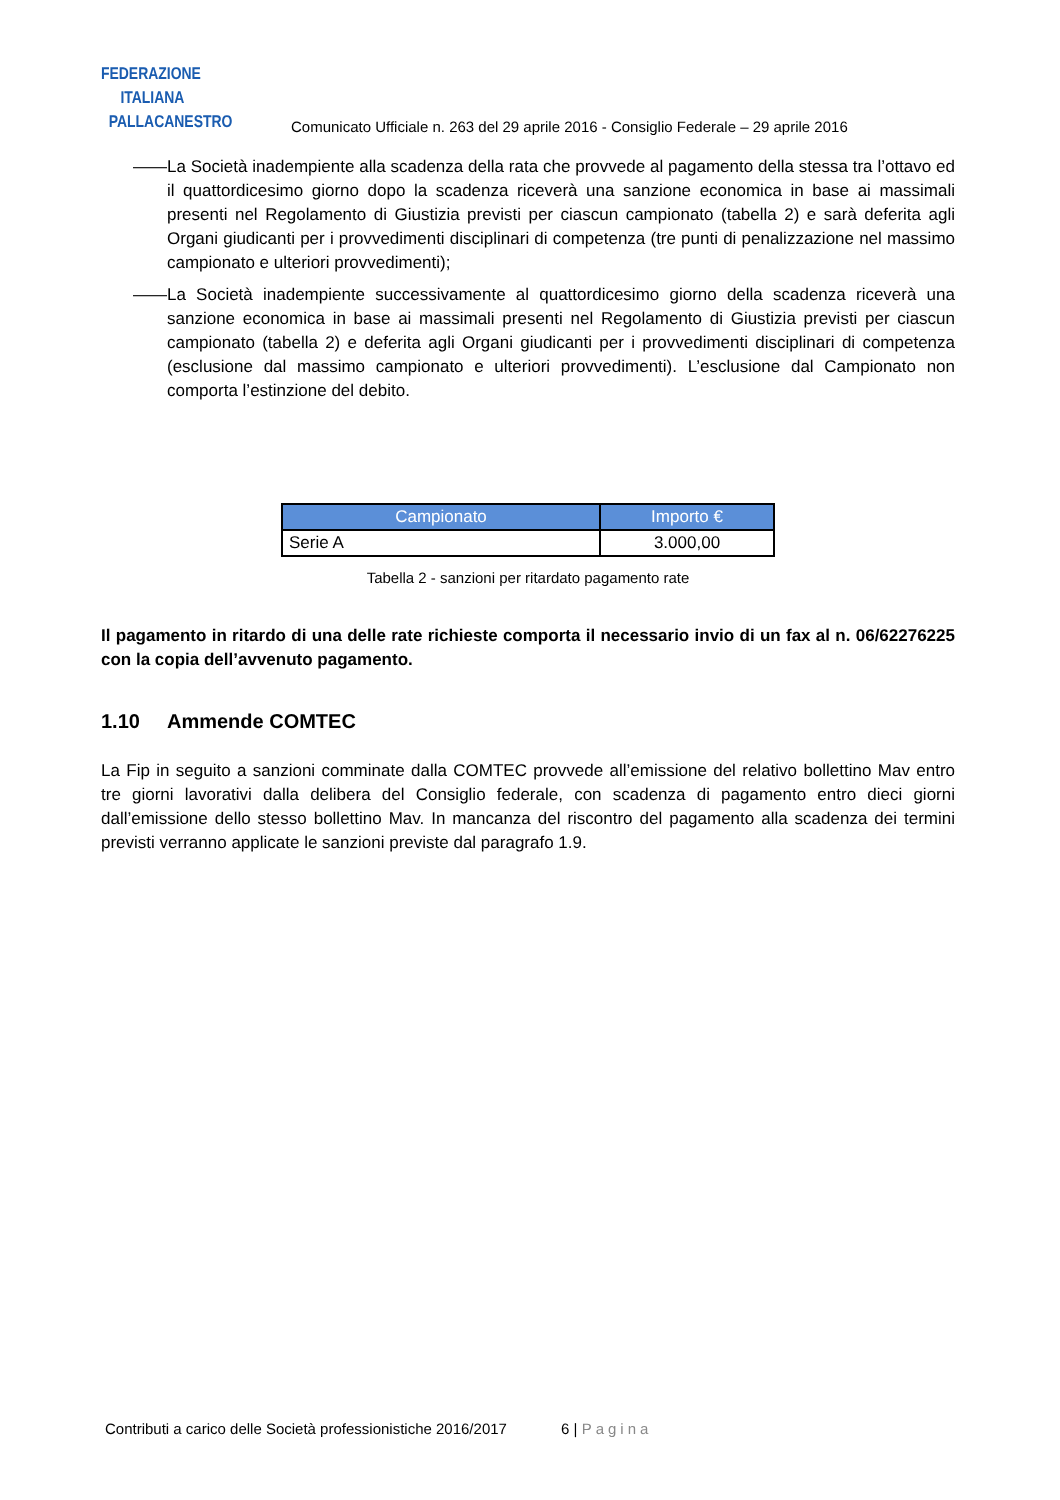FEDERAZIONE
ITALIANA
PALLACANESTRO
Comunicato Ufficiale n. 263 del 29 aprile 2016 - Consiglio Federale – 29 aprile 2016
—— La Società inadempiente alla scadenza della rata che provvede al pagamento della stessa tra l’ottavo ed il quattordicesimo giorno dopo la scadenza riceverà una sanzione economica in base ai massimali presenti nel Regolamento di Giustizia previsti per ciascun campionato (tabella 2) e sarà deferita agli Organi giudicanti per i provvedimenti disciplinari di competenza (tre punti di penalizzazione nel massimo campionato e ulteriori provvedimenti);
—— La Società inadempiente successivamente al quattordicesimo giorno della scadenza riceverà una sanzione economica in base ai massimali presenti nel Regolamento di Giustizia previsti per ciascun campionato (tabella 2) e deferita agli Organi giudicanti per i provvedimenti disciplinari di competenza (esclusione dal massimo campionato e ulteriori provvedimenti). L’esclusione dal Campionato non comporta l’estinzione del debito.
| Campionato | Importo € |
| --- | --- |
| Serie A | 3.000,00 |
Tabella 2 - sanzioni per ritardato pagamento rate
Il pagamento in ritardo di una delle rate richieste comporta il necessario invio di un fax al n. 06/62276225 con la copia dell’avvenuto pagamento.
1.10 Ammende COMTEC
La Fip in seguito a sanzioni comminate dalla COMTEC provvede all’emissione del relativo bollettino Mav entro tre giorni lavorativi dalla delibera del Consiglio federale, con scadenza di pagamento entro dieci giorni dall’emissione dello stesso bollettino Mav. In mancanza del riscontro del pagamento alla scadenza dei termini previsti verranno applicate le sanzioni previste dal paragrafo 1.9.
Contributi a carico delle Società professionistiche 2016/2017 6 | Pagina